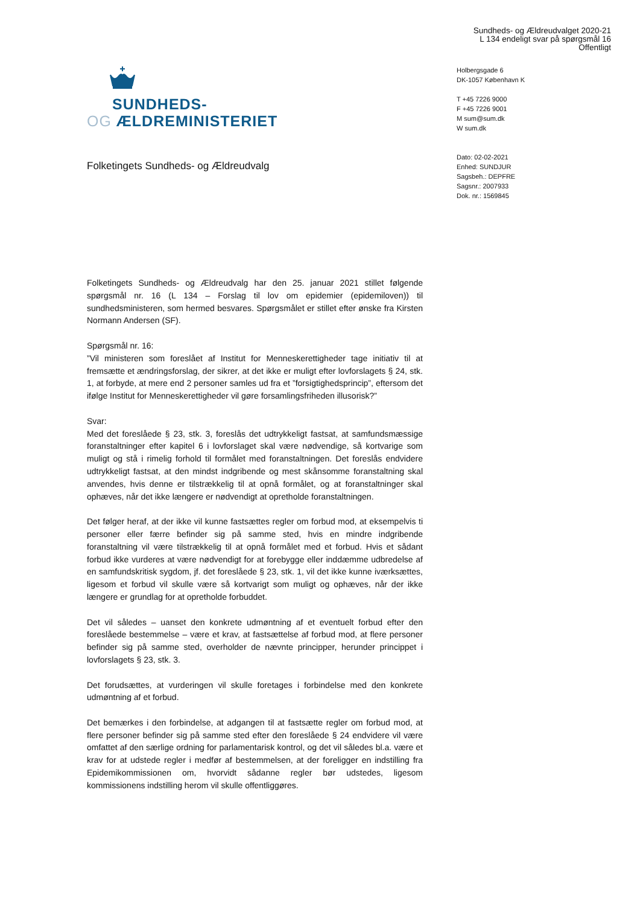Sundheds- og Ældreudvalget 2020-21
L 134 endeligt svar på spørgsmål 16
Offentligt
SUNDHEDS-
OG ÆLDREMINISTERIET
Holbergsgade 6
DK-1057 København K
T +45 7226 9000
F +45 7226 9001
M sum@sum.dk
W sum.dk
Dato: 02-02-2021
Enhed: SUNDJUR
Sagsbeh.: DEPFRE
Sagsnr.: 2007933
Dok. nr.: 1569845
Folketingets Sundheds- og Ældreudvalg
Folketingets Sundheds- og Ældreudvalg har den 25. januar 2021 stillet følgende spørgsmål nr. 16 (L 134 – Forslag til lov om epidemier (epidemiloven)) til sundhedsministeren, som hermed besvares. Spørgsmålet er stillet efter ønske fra Kirsten Normann Andersen (SF).
Spørgsmål nr. 16:
”Vil ministeren som foreslået af Institut for Menneskerettigheder tage initiativ til at fremsætte et ændringsforslag, der sikrer, at det ikke er muligt efter lovforslagets § 24, stk. 1, at forbyde, at mere end 2 personer samles ud fra et ”forsigtighedsprincip”, eftersom det ifølge Institut for Menneskerettigheder vil gøre forsamlingsfriheden illusorisk?”
Svar:
Med det foreslåede § 23, stk. 3, foreslås det udtrykkeligt fastsat, at samfundsmæssige foranstaltninger efter kapitel 6 i lovforslaget skal være nødvendige, så kortvarige som muligt og stå i rimelig forhold til formålet med foranstaltningen. Det foreslås endvidere udtrykkeligt fastsat, at den mindst indgribende og mest skånsomme foranstaltning skal anvendes, hvis denne er tilstrækkelig til at opnå formålet, og at foranstaltninger skal ophæves, når det ikke længere er nødvendigt at opretholde foranstaltningen.
Det følger heraf, at der ikke vil kunne fastsættes regler om forbud mod, at eksempelvis ti personer eller færre befinder sig på samme sted, hvis en mindre indgribende foranstaltning vil være tilstrækkelig til at opnå formålet med et forbud. Hvis et sådant forbud ikke vurderes at være nødvendigt for at forebygge eller inddæmme udbredelse af en samfundskritisk sygdom, jf. det foreslåede § 23, stk. 1, vil det ikke kunne iværksættes, ligesom et forbud vil skulle være så kortvarigt som muligt og ophæves, når der ikke længere er grundlag for at opretholde forbuddet.
Det vil således – uanset den konkrete udmøntning af et eventuelt forbud efter den foreslåede bestemmelse – være et krav, at fastsættelse af forbud mod, at flere personer befinder sig på samme sted, overholder de nævnte principper, herunder princippet i lovforslagets § 23, stk. 3.
Det forudsættes, at vurderingen vil skulle foretages i forbindelse med den konkrete udmøntning af et forbud.
Det bemærkes i den forbindelse, at adgangen til at fastsætte regler om forbud mod, at flere personer befinder sig på samme sted efter den foreslåede § 24 endvidere vil være omfattet af den særlige ordning for parlamentarisk kontrol, og det vil således bl.a. være et krav for at udstede regler i medfør af bestemmelsen, at der foreligger en indstilling fra Epidemikommissionen om, hvorvidt sådanne regler bør udstedes, ligesom kommissionens indstilling herom vil skulle offentliggøres.